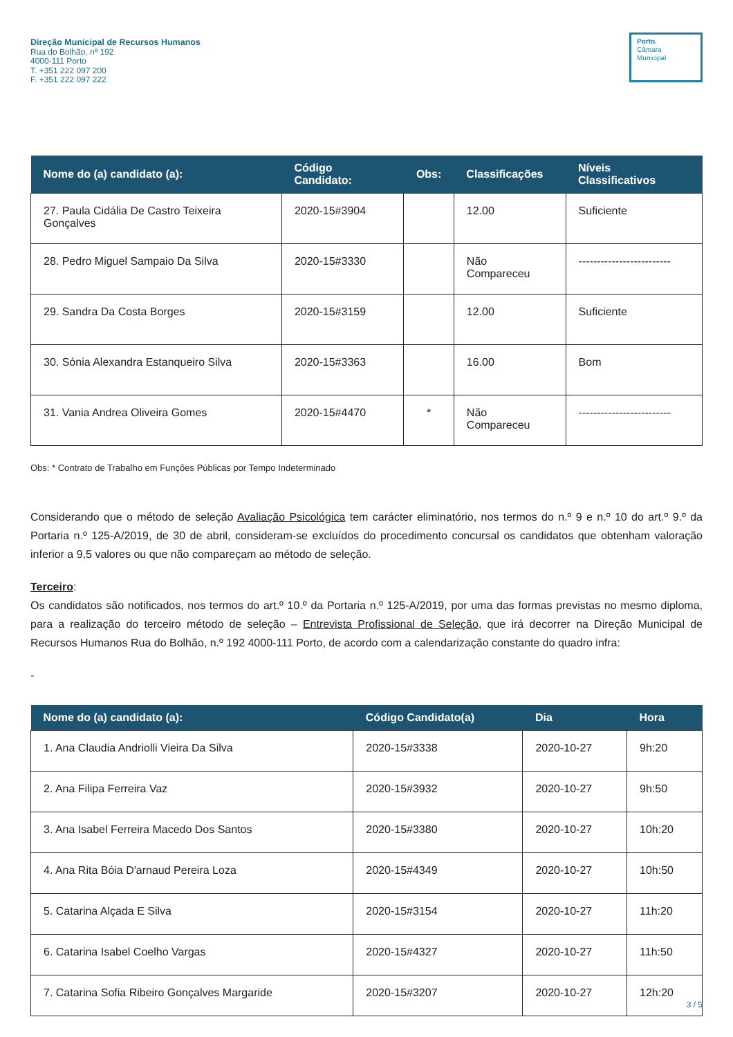Direção Municipal de Recursos Humanos
Rua do Bolhão, nº 192
4000-111 Porto
T. +351 222 097 200
F. +351 222 097 222
Porto.
Câmara
Municipal
| Nome do (a) candidato (a): | Código Candidato: | Obs: | Classificações | Níveis Classificativos |
| --- | --- | --- | --- | --- |
| 27. Paula Cidália De Castro Teixeira Gonçalves | 2020-15#3904 | | 12.00 | Suficiente |
| 28. Pedro Miguel Sampaio Da Silva | 2020-15#3330 | | Não Compareceu | ------------------------- |
| 29. Sandra Da Costa Borges | 2020-15#3159 | | 12.00 | Suficiente |
| 30. Sónia Alexandra Estanqueiro Silva | 2020-15#3363 | | 16.00 | Bom |
| 31. Vania Andrea Oliveira Gomes | 2020-15#4470 | * | Não Compareceu | ------------------------- |
Obs: * Contrato de Trabalho em Funções Públicas por Tempo Indeterminado
Considerando que o método de seleção Avaliação Psicológica tem carácter eliminatório, nos termos do n.º 9 e n.º 10 do art.º 9.º da Portaria n.º 125-A/2019, de 30 de abril, consideram-se excluídos do procedimento concursal os candidatos que obtenham valoração inferior a 9,5 valores ou que não compareçam ao método de seleção.
Terceiro:
Os candidatos são notificados, nos termos do art.º 10.º da Portaria n.º 125-A/2019, por uma das formas previstas no mesmo diploma, para a realização do terceiro método de seleção – Entrevista Profissional de Seleção, que irá decorrer na Direção Municipal de Recursos Humanos Rua do Bolhão, n.º 192 4000-111 Porto, de acordo com a calendarização constante do quadro infra:
-
| Nome do (a) candidato (a): | Código Candidato(a) | Dia | Hora |
| --- | --- | --- | --- |
| 1. Ana Claudia Andriolli Vieira Da Silva | 2020-15#3338 | 2020-10-27 | 9h:20 |
| 2. Ana Filipa Ferreira Vaz | 2020-15#3932 | 2020-10-27 | 9h:50 |
| 3. Ana Isabel Ferreira Macedo Dos Santos | 2020-15#3380 | 2020-10-27 | 10h:20 |
| 4. Ana Rita Bóia D'arnaud Pereira Loza | 2020-15#4349 | 2020-10-27 | 10h:50 |
| 5. Catarina Alçada E Silva | 2020-15#3154 | 2020-10-27 | 11h:20 |
| 6. Catarina Isabel Coelho Vargas | 2020-15#4327 | 2020-10-27 | 11h:50 |
| 7. Catarina Sofia Ribeiro Gonçalves Margaride | 2020-15#3207 | 2020-10-27 | 12h:20 |
3 / 5